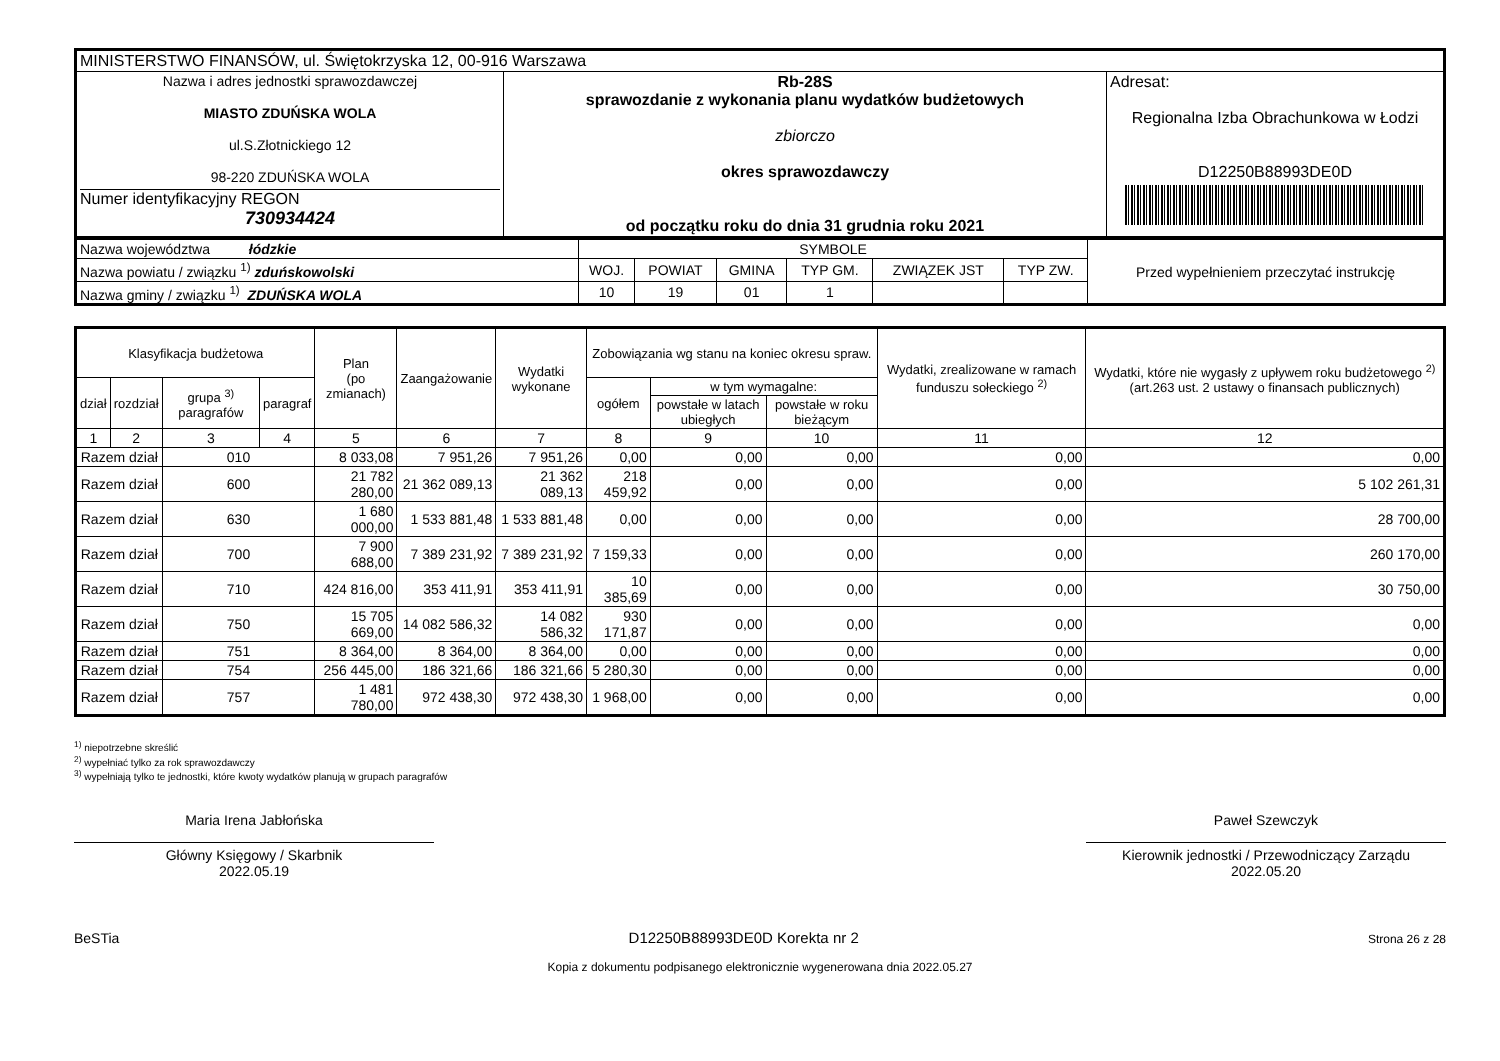| MINISTERSTWO FINANSÓW, ul. Świętokrzyska 12, 00-916 Warszawa | | |
| Nazwa i adres jednostki sprawozdawczej MIASTO ZDUŃSKA WOLA ul.S.Złotnickiego 12 98-220 ZDUŃSKA WOLA Numer identyfikacyjny REGON 730934424 | Rb-28S sprawozdanie z wykonania planu wydatków budżetowych zbiorczo okres sprawozdawczy od początku roku do dnia 31 grudnia roku 2021 | Adresat: Regionalna Izba Obrachunkowa w Łodzi D12250B88993DE0D |
| Nazwa województwa łódzkie | SYMBOLE | | | | | | Przed wypełnieniem przeczytać instrukcję |
| Nazwa powiatu / związku <sup>1)</sup> zduńskowolski | WOJ. | POWIAT | GMINA | TYP GM. | ZWIĄZEK JST | TYP ZW. | |
| Nazwa gminy / związku <sup>1)</sup> ZDUŃSKA WOLA | 10 | 19 | 01 | 1 | | | |
| Klasyfikacja budżetowa | | | | Plan (po zmianach) | Zaangażowanie | Wydatki wykonane | Zobowiązania wg stanu na koniec okresu spraw. | | | Wydatki, zrealizowane w ramach funduszu sołeckiego <sup>2)</sup> | Wydatki, które nie wygasły z upływem roku budżetowego <sup>2)</sup> (art.263 ust. 2 ustawy o finansach publicznych) |
| --- | --- | --- | --- | --- | --- | --- | --- | --- | --- | --- | --- |
| dział | rozdział | grupa <sup>3)</sup> paragrafów | paragraf | | | | ogółem | w tym wymagalne: | | | |
| | | | | | | | | powstałe w latach ubiegłych | powstałe w roku bieżącym | | |
| 1 | 2 | 3 | 4 | 5 | 6 | 7 | 8 | 9 | 10 | 11 | 12 |
| Razem dział | | 010 | | 8 033,08 | 7 951,26 | 7 951,26 | 0,00 | 0,00 | 0,00 | 0,00 | 0,00 |
| Razem dział | | 600 | | 21 782 280,00 | 21 362 089,13 | 21 362 089,13 | 218 459,92 | 0,00 | 0,00 | 0,00 | 5 102 261,31 |
| Razem dział | | 630 | | 1 680 000,00 | 1 533 881,48 | 1 533 881,48 | 0,00 | 0,00 | 0,00 | 0,00 | 28 700,00 |
| Razem dział | | 700 | | 7 900 688,00 | 7 389 231,92 | 7 389 231,92 | 7 159,33 | 0,00 | 0,00 | 0,00 | 260 170,00 |
| Razem dział | | 710 | | 424 816,00 | 353 411,91 | 353 411,91 | 10 385,69 | 0,00 | 0,00 | 0,00 | 30 750,00 |
| Razem dział | | 750 | | 15 705 669,00 | 14 082 586,32 | 14 082 586,32 | 930 171,87 | 0,00 | 0,00 | 0,00 | 0,00 |
| Razem dział | | 751 | | 8 364,00 | 8 364,00 | 8 364,00 | 0,00 | 0,00 | 0,00 | 0,00 | 0,00 |
| Razem dział | | 754 | | 256 445,00 | 186 321,66 | 186 321,66 | 5 280,30 | 0,00 | 0,00 | 0,00 | 0,00 |
| Razem dział | | 757 | | 1 481 780,00 | 972 438,30 | 972 438,30 | 1 968,00 | 0,00 | 0,00 | 0,00 | 0,00 |
<sup>1)</sup> niepotrzebne skreślić
<sup>2)</sup> wypełniać tylko za rok sprawozdawczy
<sup>3)</sup> wypełniają tylko te jednostki, które kwoty wydatków planują w grupach paragrafów
Maria Irena Jabłońska
Główny Księgowy / Skarbnik
2022.05.19
Paweł Szewczyk
Kierownik jednostki / Przewodniczący Zarządu
2022.05.20
BeSTia D12250B88993DE0D Korekta nr 2 Strona 26 z 28
Kopia z dokumentu podpisanego elektronicznie wygenerowana dnia 2022.05.27